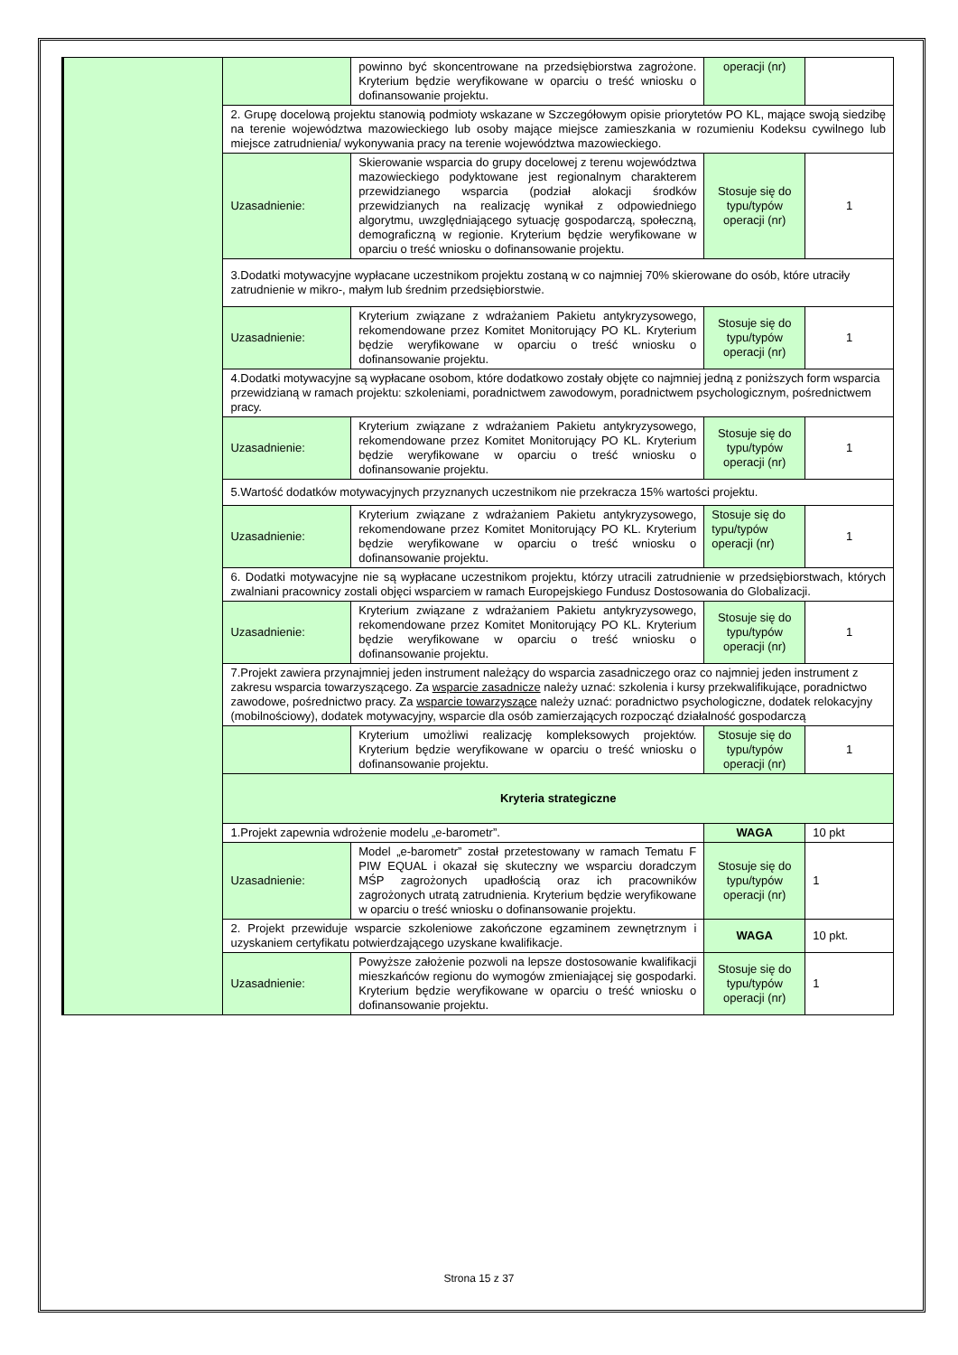| | | powinno być skoncentrowane na przedsiębiorstwa zagrożone. Kryterium będzie weryfikowane w oparciu o treść wniosku o dofinansowanie projektu. | operacji (nr) | |
| | 2. Grupę docelową projektu stanowią podmioty wskazane w Szczegółowym opisie priorytetów PO KL, mające swoją siedzibę na terenie województwa mazowieckiego lub osoby mające miejsce zamieszkania w rozumieniu Kodeksu cywilnego lub miejsce zatrudnienia/ wykonywania pracy na terenie województwa mazowieckiego. | | | |
| | Uzasadnienie: | Skierowanie wsparcia do grupy docelowej z terenu województwa mazowieckiego podyktowane jest regionalnym charakterem przewidzianego wsparcia (podział alokacji środków przewidzianych na realizację wynikał z odpowiedniego algorytmu, uwzględniającego sytuację gospodarczą, społeczną, demograficzną w regionie. Kryterium będzie weryfikowane w oparciu o treść wniosku o dofinansowanie projektu. | Stosuje się do typu/typów operacji (nr) | 1 |
| | 3.Dodatki motywacyjne wypłacane uczestnikom projektu zostaną w co najmniej 70% skierowane do osób, które utraciły zatrudnienie w mikro-, małym lub średnim przedsiębiorstwie. | | | |
| | Uzasadnienie: | Kryterium związane z wdrażaniem Pakietu antykryzysowego, rekomendowane przez Komitet Monitorujący PO KL. Kryterium będzie weryfikowane w oparciu o treść wniosku o dofinansowanie projektu. | Stosuje się do typu/typów operacji (nr) | 1 |
| | 4.Dodatki motywacyjne są wypłacane osobom, które dodatkowo zostały objęte co najmniej jedną z poniższych form wsparcia przewidzianą w ramach projektu: szkoleniami, poradnictwem zawodowym, poradnictwem psychologicznym, pośrednictwem pracy. | | | |
| | Uzasadnienie: | Kryterium związane z wdrażaniem Pakietu antykryzysowego, rekomendowane przez Komitet Monitorujący PO KL. Kryterium będzie weryfikowane w oparciu o treść wniosku o dofinansowanie projektu. | Stosuje się do typu/typów operacji (nr) | 1 |
| | 5.Wartość dodatków motywacyjnych przyznanych uczestnikom nie przekracza 15% wartości projektu. | | | |
| | Uzasadnienie: | Kryterium związane z wdrażaniem Pakietu antykryzysowego, rekomendowane przez Komitet Monitorujący PO KL. Kryterium będzie weryfikowane w oparciu o treść wniosku o dofinansowanie projektu. | Stosuje się do typu/typów operacji (nr) | 1 |
| | 6. Dodatki motywacyjne nie są wypłacane uczestnikom projektu, którzy utracili zatrudnienie w przedsiębiorstwach, których zwalniani pracownicy zostali objęci wsparciem w ramach Europejskiego Fundusz Dostosowania do Globalizacji. | | | |
| | Uzasadnienie: | Kryterium związane z wdrażaniem Pakietu antykryzysowego, rekomendowane przez Komitet Monitorujący PO KL. Kryterium będzie weryfikowane w oparciu o treść wniosku o dofinansowanie projektu. | Stosuje się do typu/typów operacji (nr) | 1 |
| | 7.Projekt zawiera przynajmniej jeden instrument należący do wsparcia zasadniczego oraz co najmniej jeden instrument z zakresu wsparcia towarzyszącego. Za wsparcie zasadnicze należy uznać: szkolenia i kursy przekwalifikujące, poradnictwo zawodowe, pośrednictwo pracy. Za wsparcie towarzyszące należy uznać: poradnictwo psychologiczne, dodatek relokacyjny (mobilnościowy), dodatek motywacyjny, wsparcie dla osób zamierzających rozpocząć działalność gospodarczą | | | |
| | | Kryterium umożliwi realizację kompleksowych projektów. Kryterium będzie weryfikowane w oparciu o treść wniosku o dofinansowanie projektu. | Stosuje się do typu/typów operacji (nr) | 1 |
| | Kryteria strategiczne | | | |
| | 1.Projekt zapewnia wdrożenie modelu „e-barometr”. | | WAGA | 10 pkt |
| | Uzasadnienie: | Model „e-barometr” został przetestowany w ramach Tematu F PIW EQUAL i okazał się skuteczny we wsparciu doradczym MŚP zagrożonych upadłością oraz ich pracowników zagrożonych utratą zatrudnienia. Kryterium będzie weryfikowane w oparciu o treść wniosku o dofinansowanie projektu. | Stosuje się do typu/typów operacji (nr) | 1 |
| | 2. Projekt przewiduje wsparcie szkoleniowe zakończone egzaminem zewnętrznym i uzyskaniem certyfikatu potwierdzającego uzyskane kwalifikacje. | | WAGA | 10 pkt. |
| | Uzasadnienie: | Powyższe założenie pozwoli na lepsze dostosowanie kwalifikacji mieszkańców regionu do wymogów zmieniającej się gospodarki. Kryterium będzie weryfikowane w oparciu o treść wniosku o dofinansowanie projektu. | Stosuje się do typu/typów operacji (nr) | 1 |
Strona 15 z 37